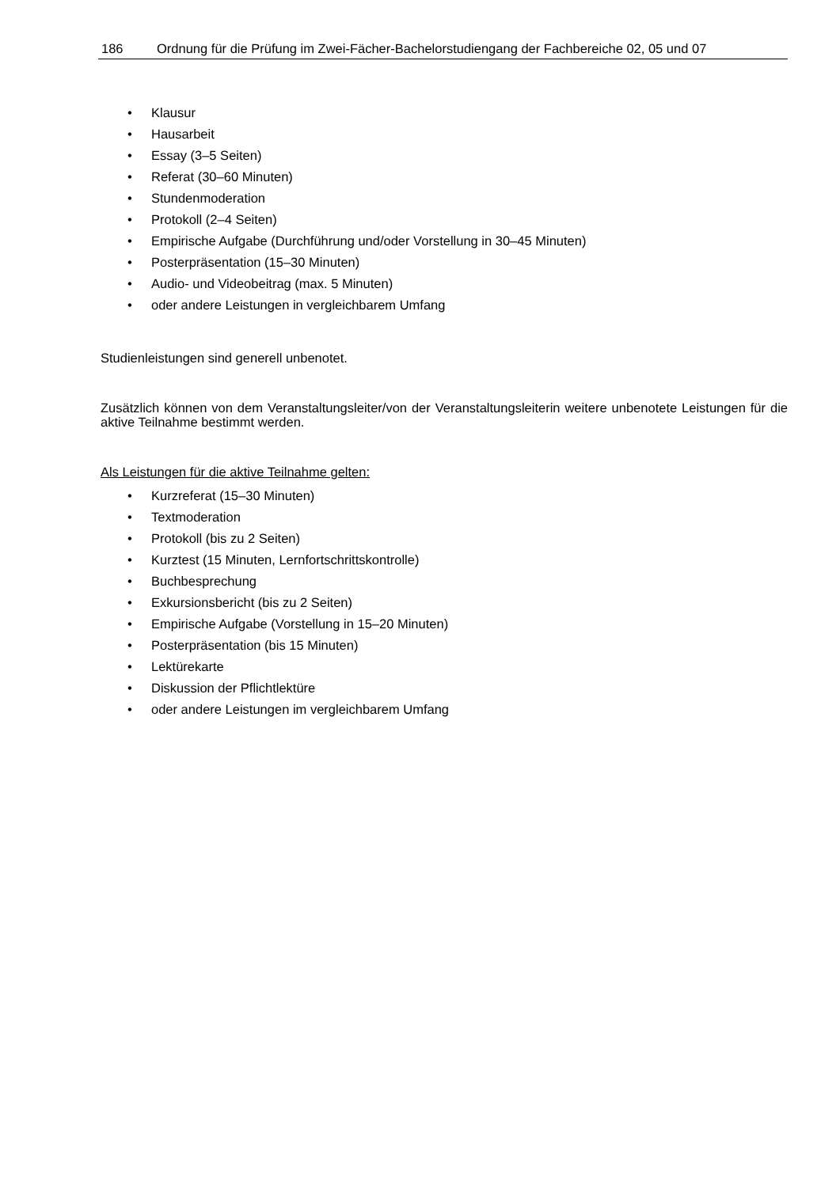186 Ordnung für die Prüfung im Zwei-Fächer-Bachelorstudiengang der Fachbereiche 02, 05 und 07
• Klausur
• Hausarbeit
• Essay (3–5 Seiten)
• Referat (30–60 Minuten)
• Stundenmoderation
• Protokoll (2–4 Seiten)
• Empirische Aufgabe (Durchführung und/oder Vorstellung in 30–45 Minuten)
• Posterpräsentation (15–30 Minuten)
• Audio- und Videobeitrag (max. 5 Minuten)
• oder andere Leistungen in vergleichbarem Umfang
Studienleistungen sind generell unbenotet.
Zusätzlich können von dem Veranstaltungsleiter/von der Veranstaltungsleiterin weitere unbenotete Leistungen für die aktive Teilnahme bestimmt werden.
Als Leistungen für die aktive Teilnahme gelten:
• Kurzreferat (15–30 Minuten)
• Textmoderation
• Protokoll (bis zu 2 Seiten)
• Kurztest (15 Minuten, Lernfortschrittskontrolle)
• Buchbesprechung
• Exkursionsbericht (bis zu 2 Seiten)
• Empirische Aufgabe (Vorstellung in 15–20 Minuten)
• Posterpräsentation (bis 15 Minuten)
• Lektürekarte
• Diskussion der Pflichtlektüre
• oder andere Leistungen im vergleichbarem Umfang